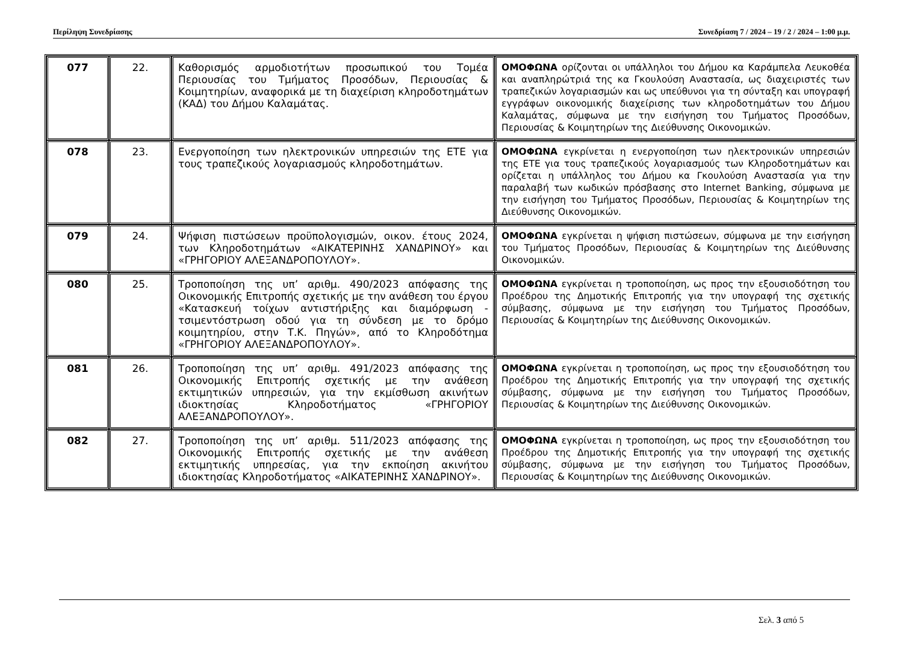Περίληψη Συνεδρίασης Συνεδρίαση 7 / 2024 – 19 / 2 / 2024 – 1:00 μ.μ.
| 077 | 22. | Καθορισμός αρμοδιοτήτων προσωπικού του Τομέα Περιουσίας του Τμήματος Προσόδων, Περιουσίας & Κοιμητηρίων, αναφορικά με τη διαχείριση κληροδοτημάτων (ΚΑΔ) του Δήμου Καλαμάτας. | ΟΜΟΦΩΝΑ ορίζονται οι υπάλληλοι του Δήμου κα Καράμπελα Λευκοθέα και αναπληρώτριά της κα Γκουλούση Αναστασία, ως διαχειριστές των τραπεζικών λογαριασμών και ως υπεύθυνοι για τη σύνταξη και υπογραφή εγγράφων οικονομικής διαχείρισης των κληροδοτημάτων του Δήμου Καλαμάτας, σύμφωνα με την εισήγηση του Τμήματος Προσόδων, Περιουσίας & Κοιμητηρίων της Διεύθυνσης Οικονομικών. |
| 078 | 23. | Ενεργοποίηση των ηλεκτρονικών υπηρεσιών της ΕΤΕ για τους τραπεζικούς λογαριασμούς κληροδοτημάτων. | ΟΜΟΦΩΝΑ εγκρίνεται η ενεργοποίηση των ηλεκτρονικών υπηρεσιών της ΕΤΕ για τους τραπεζικούς λογαριασμούς των Κληροδοτημάτων και ορίζεται η υπάλληλος του Δήμου κα Γκουλούση Αναστασία για την παραλαβή των κωδικών πρόσβασης στο Internet Banking, σύμφωνα με την εισήγηση του Τμήματος Προσόδων, Περιουσίας & Κοιμητηρίων της Διεύθυνσης Οικονομικών. |
| 079 | 24. | Ψήφιση πιστώσεων προϋπολογισμών, οικον. έτους 2024, των Κληροδοτημάτων «ΑΙΚΑΤΕΡΙΝΗΣ ΧΑΝΔΡΙΝΟΥ» και «ΓΡΗΓΟΡΙΟΥ ΑΛΕΞΑΝΔΡΟΠΟΥΛΟΥ». | ΟΜΟΦΩΝΑ εγκρίνεται η ψήφιση πιστώσεων, σύμφωνα με την εισήγηση του Τμήματος Προσόδων, Περιουσίας & Κοιμητηρίων της Διεύθυνσης Οικονομικών. |
| 080 | 25. | Τροποποίηση της υπ’ αριθμ. 490/2023 απόφασης της Οικονομικής Επιτροπής σχετικής με την ανάθεση του έργου «Κατασκευή τοίχων αντιστήριξης και διαμόρφωση - τσιμεντόστρωση οδού για τη σύνδεση με το δρόμο κοιμητηρίου, στην Τ.Κ. Πηγών», από το Κληροδότημα «ΓΡΗΓΟΡΙΟΥ ΑΛΕΞΑΝΔΡΟΠΟΥΛΟΥ». | ΟΜΟΦΩΝΑ εγκρίνεται η τροποποίηση, ως προς την εξουσιοδότηση του Προέδρου της Δημοτικής Επιτροπής για την υπογραφή της σχετικής σύμβασης, σύμφωνα με την εισήγηση του Τμήματος Προσόδων, Περιουσίας & Κοιμητηρίων της Διεύθυνσης Οικονομικών. |
| 081 | 26. | Τροποποίηση της υπ’ αριθμ. 491/2023 απόφασης της Οικονομικής Επιτροπής σχετικής με την ανάθεση εκτιμητικών υπηρεσιών, για την εκμίσθωση ακινήτων ιδιοκτησίας Κληροδοτήματος «ΓΡΗΓΟΡΙΟΥ ΑΛΕΞΑΝΔΡΟΠΟΥΛΟΥ». | ΟΜΟΦΩΝΑ εγκρίνεται η τροποποίηση, ως προς την εξουσιοδότηση του Προέδρου της Δημοτικής Επιτροπής για την υπογραφή της σχετικής σύμβασης, σύμφωνα με την εισήγηση του Τμήματος Προσόδων, Περιουσίας & Κοιμητηρίων της Διεύθυνσης Οικονομικών. |
| 082 | 27. | Τροποποίηση της υπ’ αριθμ. 511/2023 απόφασης της Οικονομικής Επιτροπής σχετικής με την ανάθεση εκτιμητικής υπηρεσίας, για την εκποίηση ακινήτου ιδιοκτησίας Κληροδοτήματος «ΑΙΚΑΤΕΡΙΝΗΣ ΧΑΝΔΡΙΝΟΥ». | ΟΜΟΦΩΝΑ εγκρίνεται η τροποποίηση, ως προς την εξουσιοδότηση του Προέδρου της Δημοτικής Επιτροπής για την υπογραφή της σχετικής σύμβασης, σύμφωνα με την εισήγηση του Τμήματος Προσόδων, Περιουσίας & Κοιμητηρίων της Διεύθυνσης Οικονομικών. |
Σελ. 3 από 5